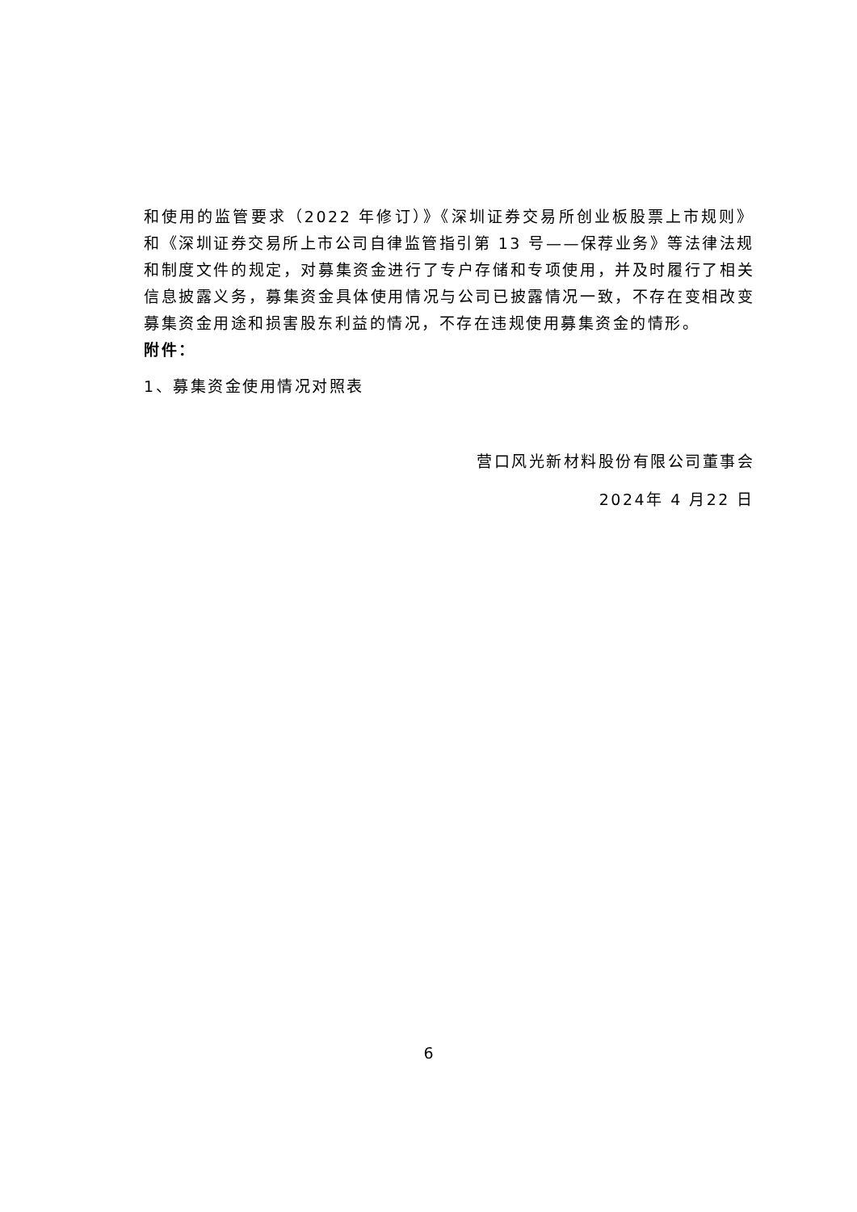和使用的监管要求（2022 年修订）》《深圳证券交易所创业板股票上市规则》和《深圳证券交易所上市公司自律监管指引第 13 号——保荐业务》等法律法规和制度文件的规定，对募集资金进行了专户存储和专项使用，并及时履行了相关信息披露义务，募集资金具体使用情况与公司已披露情况一致，不存在变相改变募集资金用途和损害股东利益的情况，不存在违规使用募集资金的情形。
附件：
1、募集资金使用情况对照表
营口风光新材料股份有限公司董事会
2024年 4 月22 日
6